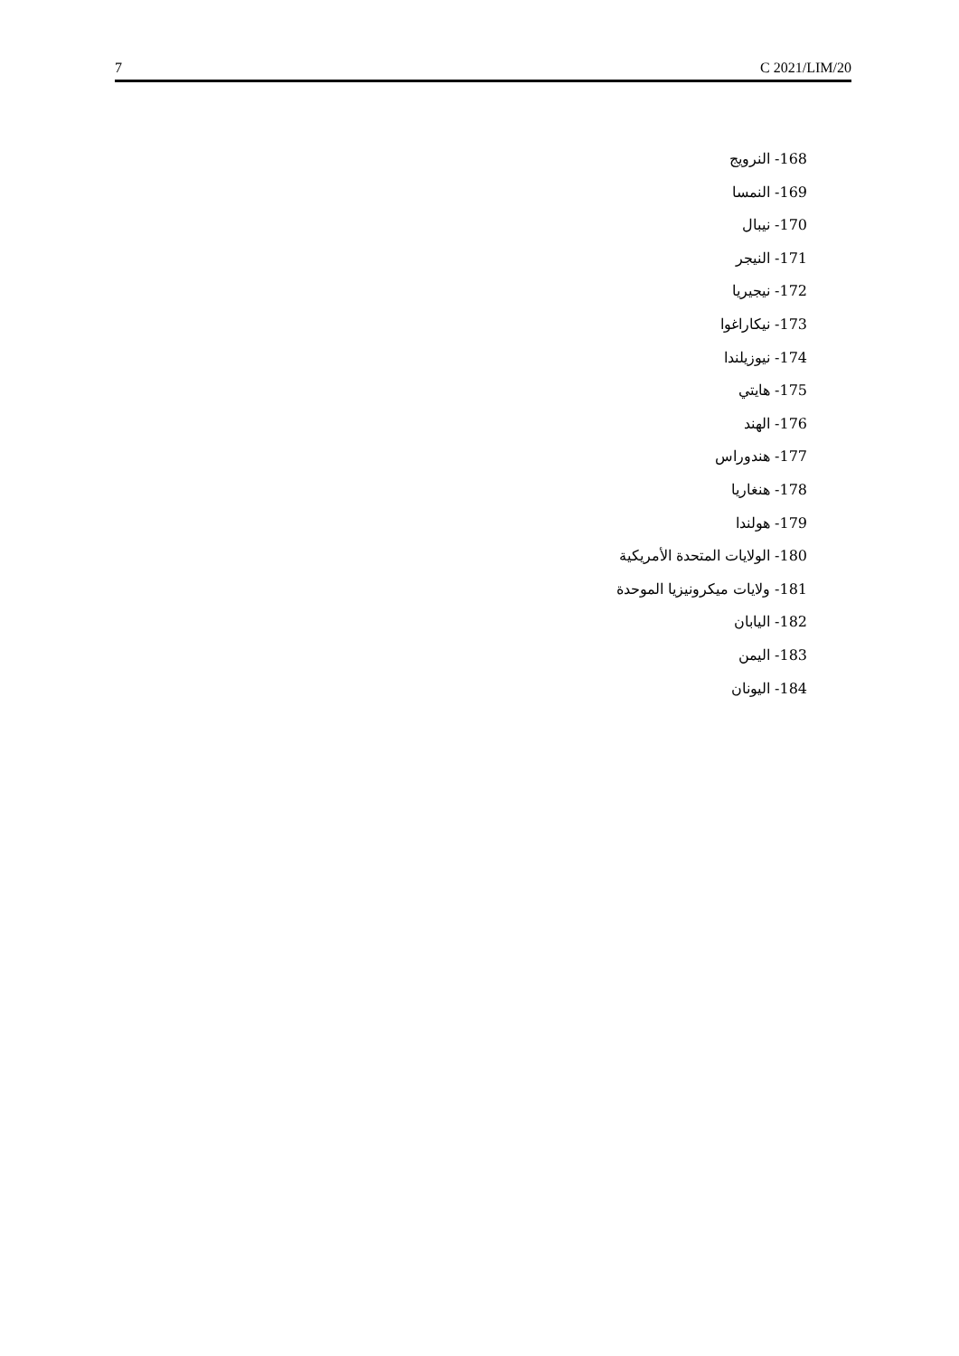7 C 2021/LIM/20
168- النرويج
169- النمسا
170- نيبال
171- النيجر
172- نيجيريا
173- نيكاراغوا
174- نيوزيلندا
175- هايتي
176- الهند
177- هندوراس
178- هنغاريا
179- هولندا
180- الولايات المتحدة الأمريكية
181- ولايات ميكرونيزيا الموحدة
182- اليابان
183- اليمن
184- اليونان